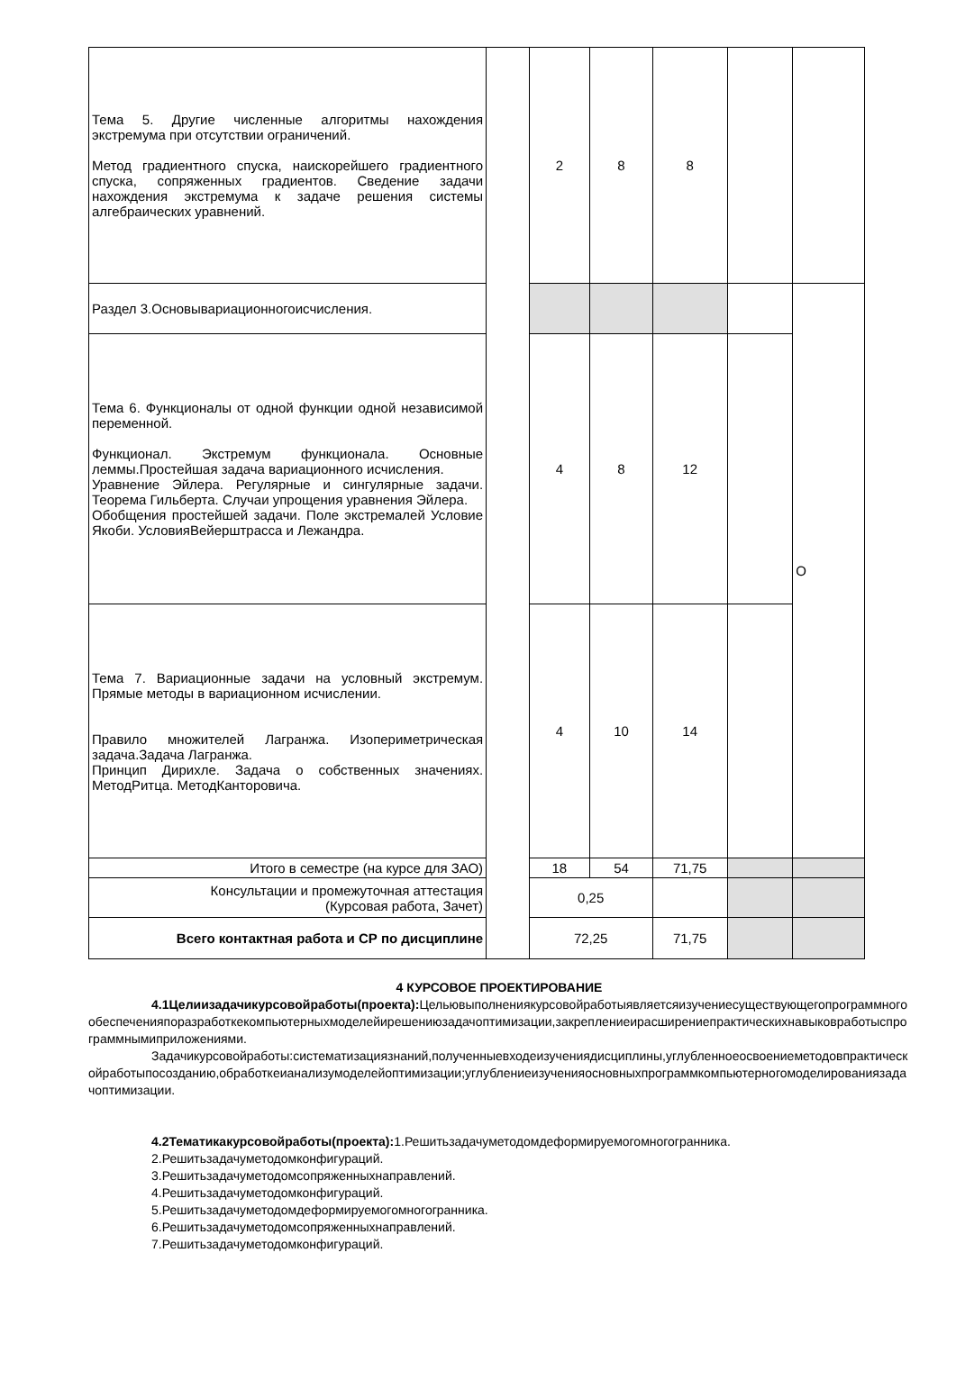| Тема 5. Другие численные алгоритмы нахождения экстремума при отсутствии ограничений. Метод градиентного спуска, наискорейшего градиентного спуска, сопряженных градиентов. Сведение задачи нахождения экстремума к задаче решения системы алгебраических уравнений. | | 2 | 8 | 8 | | |
| Раздел 3.Основывариационногоисчисления. | | | | | | О |
| Тема 6. Функционалы от одной функции одной независимой переменной. Функционал. Экстремум функционала. Основные леммы.Простейшая задача вариационного исчисления. Уравнение Эйлера. Регулярные и сингулярные задачи. Теорема Гильберта. Случаи упрощения уравнения Эйлера. Обобщения простейшей задачи. Поле экстремалей Условие Якоби. УсловияВейерштрасса и Лежандра. | | 4 | 8 | 12 | | |
| Тема 7. Вариационные задачи на условный экстремум. Прямые методы в вариационном исчислении. Правило множителей Лагранжа. Изопериметрическая задача.Задача Лагранжа. Принцип Дирихле. Задача о собственных значениях. МетодРитца. МетодКанторовича. | | 4 | 10 | 14 | | |
| Итого в семестре (на курсе для ЗАО) | | 18 | 54 | 71,75 | | |
| Консультации и промежуточная аттестация (Курсовая работа, Зачет) | | 0,25 | | | | |
| Всего контактная работа и СР по дисциплине | | 72,25 | | 71,75 | | |
4 КУРСОВОЕ ПРОЕКТИРОВАНИЕ
4.1Целиизадачикурсовойработы(проекта): Цельювыполнениякурсовойработыявляетсяизучениесуществующегопрограммногообеспеченияпоразработкекомпьютерныхмоделейирешениюзадачоптимизации,закреплениеирасширениепрактическихнавыковработыспрограммнымиприложениями.
Задачикурсовойработы:систематизациязнаний,полученныевходеизучениядисциплины,углубленноеосвоениеметодовпрактическойработыпосозданию,обработкеианализумоделейоптимизации;углублениеизученияосновныхпрограммкомпьютерногомоделированиязадачоптимизации.
4.2Тематикакурсовойработы(проекта): 1.Решитьзадачуметодомдеформируемогомногогранника.
2.Решитьзадачуметодомконфигураций.
3.Решитьзадачуметодомсопряженныхнаправлений.
4.Решитьзадачуметодомконфигураций.
5.Решитьзадачуметодомдеформируемогомногогранника.
6.Решитьзадачуметодомсопряженныхнаправлений.
7.Решитьзадачуметодомконфигураций.